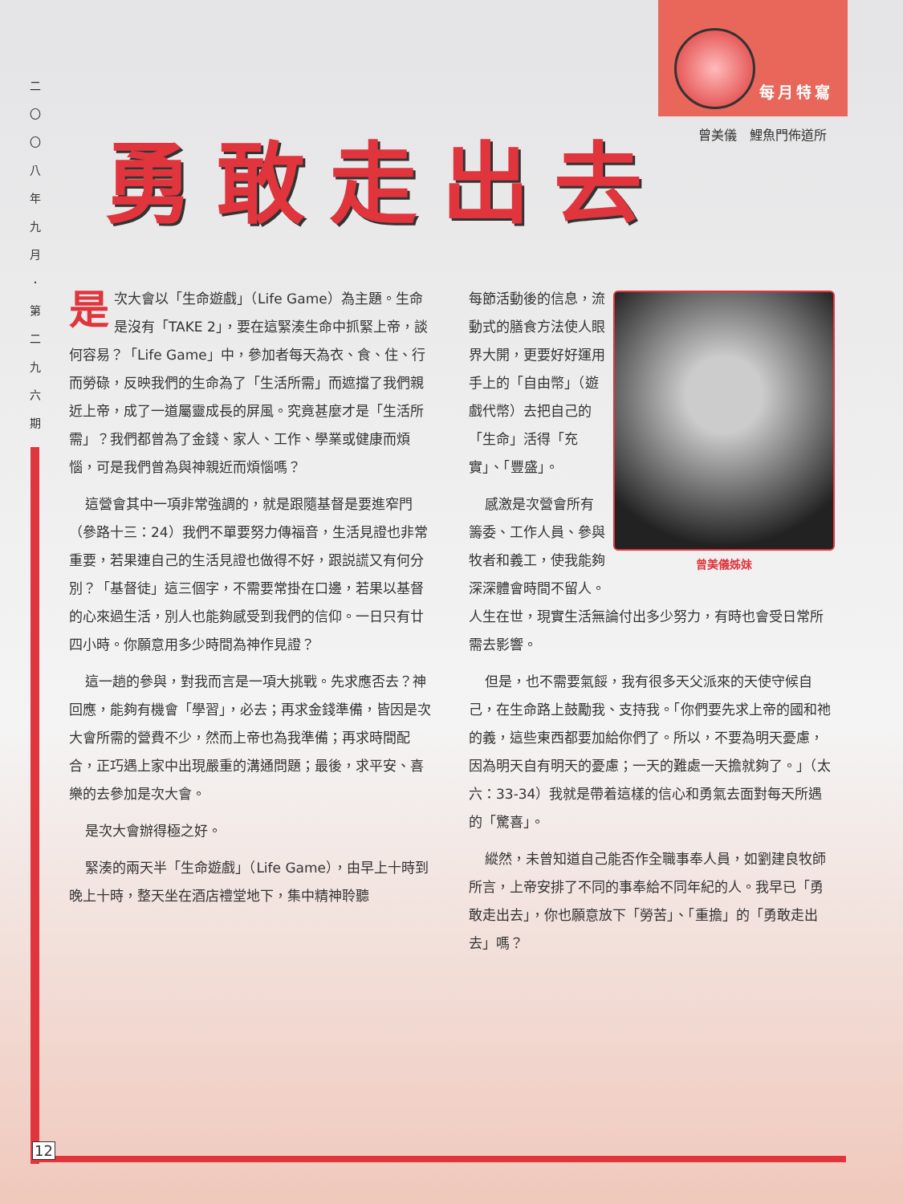二
〇
〇
八
年
九
月
．
第
二
九
六
期
12
每月特寫
曾美儀　鯉魚門佈道所
勇敢走出去
是次大會以「生命遊戲」（Life Game）為主題。生命是沒有「TAKE 2」，要在這緊湊生命中抓緊上帝，談何容易？「Life Game」中，參加者每天為衣、食、住、行而勞碌，反映我們的生命為了「生活所需」而遮擋了我們親近上帝，成了一道屬靈成長的屏風。究竟甚麼才是「生活所需」？我們都曾為了金錢、家人、工作、學業或健康而煩惱，可是我們曾為與神親近而煩惱嗎？
這營會其中一項非常強調的，就是跟隨基督是要進窄門（參路十三：24）我們不單要努力傳福音，生活見證也非常重要，若果連自己的生活見證也做得不好，跟説謊又有何分別？「基督徒」這三個字，不需要常掛在口邊，若果以基督的心來過生活，別人也能夠感受到我們的信仰。一日只有廿四小時。你願意用多少時間為神作見證？
這一趟的參與，對我而言是一項大挑戰。先求應否去？神回應，能夠有機會「學習」，必去；再求金錢準備，皆因是次大會所需的營費不少，然而上帝也為我準備；再求時間配合，正巧遇上家中出現嚴重的溝通問題；最後，求平安、喜樂的去參加是次大會。
是次大會辦得極之好。
緊湊的兩天半「生命遊戲」（Life Game），由早上十時到晚上十時，整天坐在酒店禮堂地下，集中精神聆聽
曾美儀姊妹
每節活動後的信息，流動式的膳食方法使人眼界大開，更要好好運用手上的「自由幣」（遊戲代幣）去把自己的「生命」活得「充實」、「豐盛」。
感激是次營會所有籌委、工作人員、參與牧者和義工，使我能夠深深體會時間不留人。人生在世，現實生活無論付出多少努力，有時也會受日常所需去影響。
但是，也不需要氣餒，我有很多天父派來的天使守候自己，在生命路上鼓勵我、支持我。「你們要先求上帝的國和祂的義，這些東西都要加給你們了。所以，不要為明天憂慮，因為明天自有明天的憂慮；一天的難處一天擔就夠了。」（太六：33-34）我就是帶着這樣的信心和勇氣去面對每天所遇的「驚喜」。
縱然，未曾知道自己能否作全職事奉人員，如劉建良牧師所言，上帝安排了不同的事奉給不同年紀的人。我早已「勇敢走出去」，你也願意放下「勞苦」、「重擔」的「勇敢走出去」嗎？